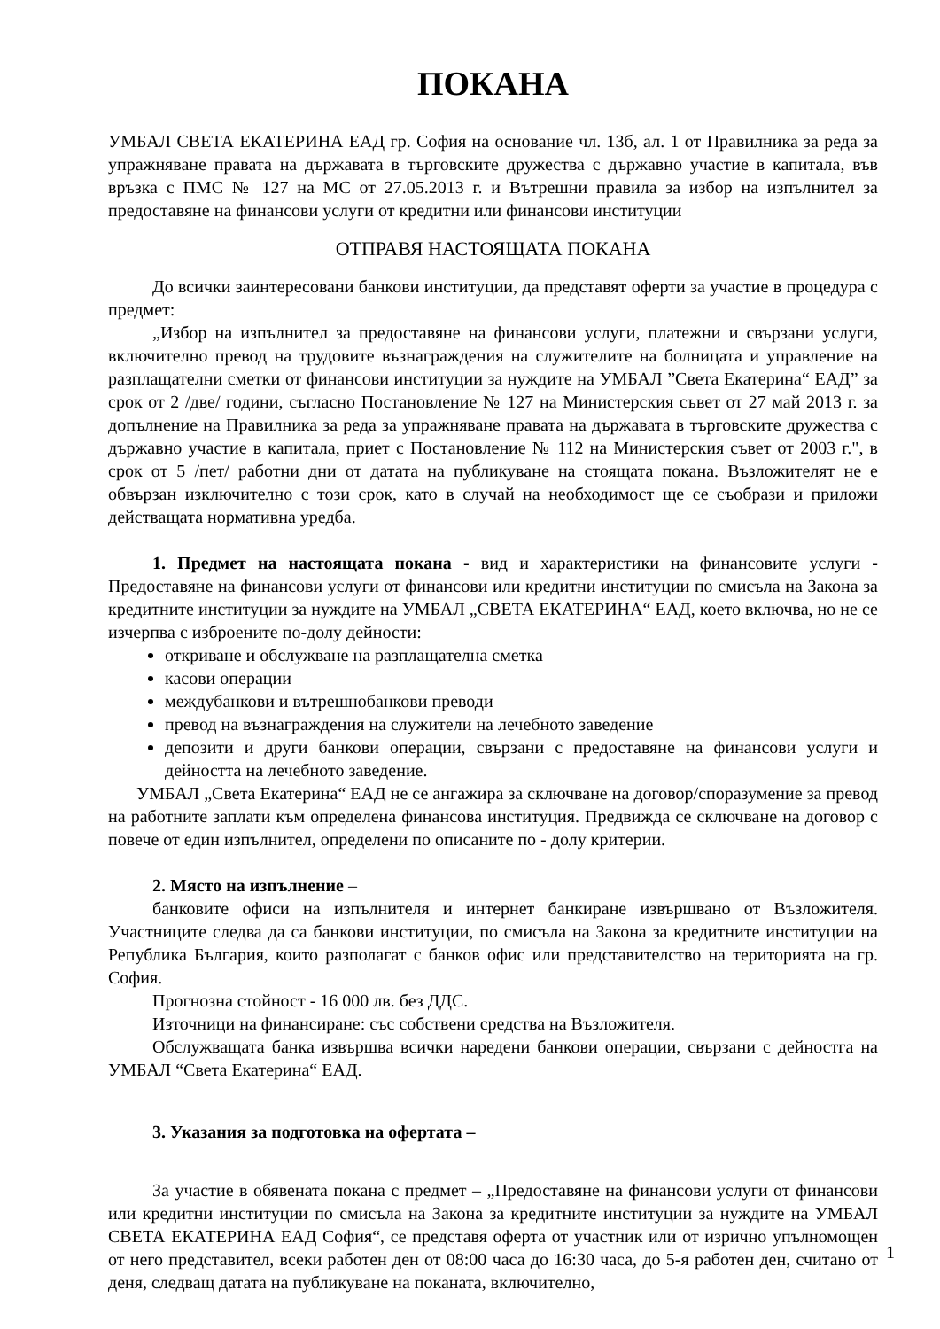ПОКАНА
УМБАЛ СВЕТА ЕКАТЕРИНА ЕАД гр. София на основание чл. 13б, ал. 1 от Правилника за реда за упражняване правата на държавата в търговските дружества с държавно участие в капитала, във връзка с ПМС № 127 на МС от 27.05.2013 г. и Вътрешни правила за избор на изпълнител за предоставяне на финансови услуги от кредитни или финансови институции
ОТПРАВЯ НАСТОЯЩАТА ПОКАНА
До всички заинтересовани банкови институции, да представят оферти за участие в процедура с предмет:
„Избор на изпълнител за предоставяне на финансови услуги, платежни и свързани услуги, включително превод на трудовите възнаграждения на служителите на болницата и управление на разплащателни сметки от финансови институции за нуждите на УМБАЛ ”Света Екатерина“ ЕАД” за срок от 2 /две/ години, съгласно Постановление № 127 на Министерския съвет от 27 май 2013 г. за допълнение на Правилника за реда за упражняване правата на държавата в търговските дружества с държавно участие в капитала, приет с Постановление № 112 на Министерския съвет от 2003 г.", в срок от 5 /пет/ работни дни от датата на публикуване на стоящата покана. Възложителят не е обвързан изключително с този срок, като в случай на необходимост ще се съобрази и приложи действащата нормативна уредба.
1. Предмет на настоящата покана - вид и характеристики на финансовите услуги - Предоставяне на финансови услуги от финансови или кредитни институции по смисъла на Закона за кредитните институции за нуждите на УМБАЛ „СВЕТА ЕКАТЕРИНА“ ЕАД, което включва, но не се изчерпва с изброените по-долу дейности:
откриване и обслужване на разплащателна сметка
касови операции
междубанкови и вътрешнобанкови преводи
превод на възнаграждения на служители на лечебното заведение
депозити и други банкови операции, свързани с предоставяне на финансови услуги и дейността на лечебното заведение.
УМБАЛ „Света Екатерина“ ЕАД не се ангажира за сключване на договор/споразумение за превод на работните заплати към определена финансова институция. Предвижда се сключване на договор с повече от един изпълнител, определени по описаните по - долу критерии.
2. Място на изпълнение –
банковите офиси на изпълнителя и интернет банкиране извършвано от Възложителя. Участниците следва да са банкови институции, по смисъла на Закона за кредитните институции на Република България, които разполагат с банков офис или представителство на територията на гр. София.
Прогнозна стойност - 16 000 лв. без ДДС.
Източници на финансиране: със собствени средства на Възложителя.
Обслужващата банка извършва всички наредени банкови операции, свързани с дейностга на УМБАЛ “Света Екатерина“ ЕАД.
3. Указания за подготовка на офертата –
За участие в обявената покана с предмет – „Предоставяне на финансови услуги от финансови или кредитни институции по смисъла на Закона за кредитните институции за нуждите на УМБАЛ СВЕТА ЕКАТЕРИНА ЕАД София“, се представя оферта от участник или от изрично упълномощен от него представител, всеки работен ден от 08:00 часа до 16:30 часа, до 5-я работен ден, считано от деня, следващ датата на публикуване на поканата, включително,
1